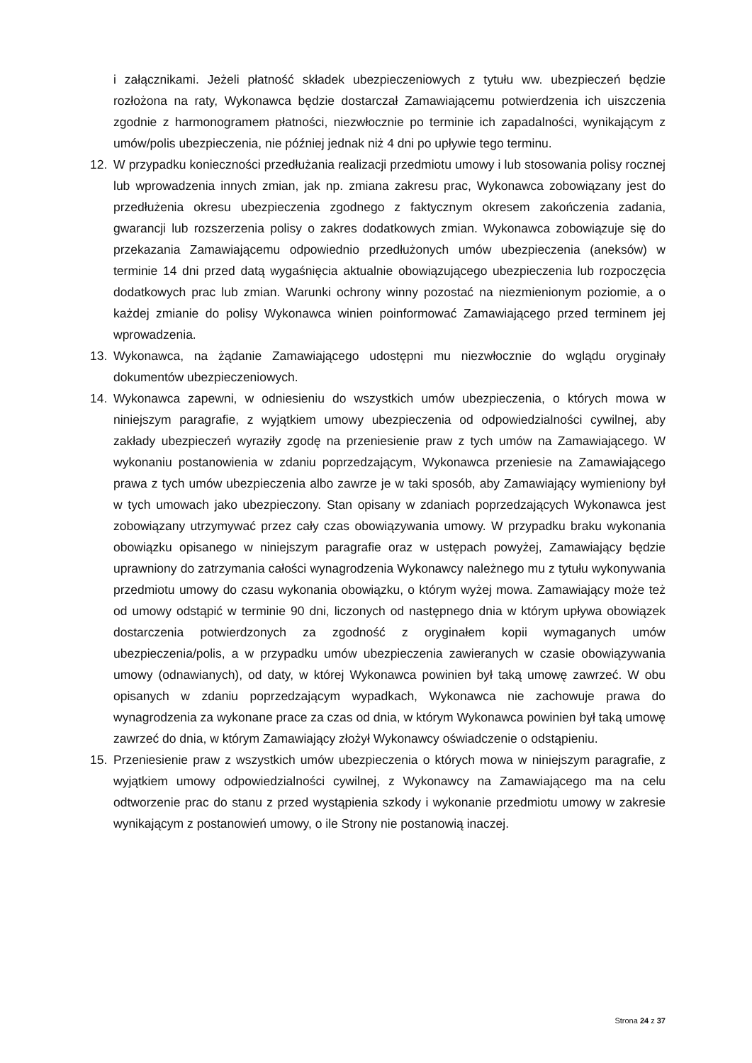i załącznikami. Jeżeli płatność składek ubezpieczeniowych z tytułu ww. ubezpieczeń będzie rozłożona na raty, Wykonawca będzie dostarczał Zamawiającemu potwierdzenia ich uiszczenia zgodnie z harmonogramem płatności, niezwłocznie po terminie ich zapadalności, wynikającym z umów/polis ubezpieczenia, nie później jednak niż 4 dni po upływie tego terminu.
12. W przypadku konieczności przedłużania realizacji przedmiotu umowy i lub stosowania polisy rocznej lub wprowadzenia innych zmian, jak np. zmiana zakresu prac, Wykonawca zobowiązany jest do przedłużenia okresu ubezpieczenia zgodnego z faktycznym okresem zakończenia zadania, gwarancji lub rozszerzenia polisy o zakres dodatkowych zmian. Wykonawca zobowiązuje się do przekazania Zamawiającemu odpowiednio przedłużonych umów ubezpieczenia (aneksów) w terminie 14 dni przed datą wygaśnięcia aktualnie obowiązującego ubezpieczenia lub rozpoczęcia dodatkowych prac lub zmian. Warunki ochrony winny pozostać na niezmienionym poziomie, a o każdej zmianie do polisy Wykonawca winien poinformować Zamawiającego przed terminem jej wprowadzenia.
13. Wykonawca, na żądanie Zamawiającego udostępni mu niezwłocznie do wglądu oryginały dokumentów ubezpieczeniowych.
14. Wykonawca zapewni, w odniesieniu do wszystkich umów ubezpieczenia, o których mowa w niniejszym paragrafie, z wyjątkiem umowy ubezpieczenia od odpowiedzialności cywilnej, aby zakłady ubezpieczeń wyraziły zgodę na przeniesienie praw z tych umów na Zamawiającego. W wykonaniu postanowienia w zdaniu poprzedzającym, Wykonawca przeniesie na Zamawiającego prawa z tych umów ubezpieczenia albo zawrze je w taki sposób, aby Zamawiający wymieniony był w tych umowach jako ubezpieczony. Stan opisany w zdaniach poprzedzających Wykonawca jest zobowiązany utrzymywać przez cały czas obowiązywania umowy. W przypadku braku wykonania obowiązku opisanego w niniejszym paragrafie oraz w ustępach powyżej, Zamawiający będzie uprawniony do zatrzymania całości wynagrodzenia Wykonawcy należnego mu z tytułu wykonywania przedmiotu umowy do czasu wykonania obowiązku, o którym wyżej mowa. Zamawiający może też od umowy odstąpić w terminie 90 dni, liczonych od następnego dnia w którym upływa obowiązek dostarczenia potwierdzonych za zgodność z oryginałem kopii wymaganych umów ubezpieczenia/polis, a w przypadku umów ubezpieczenia zawieranych w czasie obowiązywania umowy (odnawianych), od daty, w której Wykonawca powinien był taką umowę zawrzeć. W obu opisanych w zdaniu poprzedzającym wypadkach, Wykonawca nie zachowuje prawa do wynagrodzenia za wykonane prace za czas od dnia, w którym Wykonawca powinien był taką umowę zawrzeć do dnia, w którym Zamawiający złożył Wykonawcy oświadczenie o odstąpieniu.
15. Przeniesienie praw z wszystkich umów ubezpieczenia o których mowa w niniejszym paragrafie, z wyjątkiem umowy odpowiedzialności cywilnej, z Wykonawcy na Zamawiającego ma na celu odtworzenie prac do stanu z przed wystąpienia szkody i wykonanie przedmiotu umowy w zakresie wynikającym z postanowień umowy, o ile Strony nie postanowią inaczej.
Strona 24 z 37